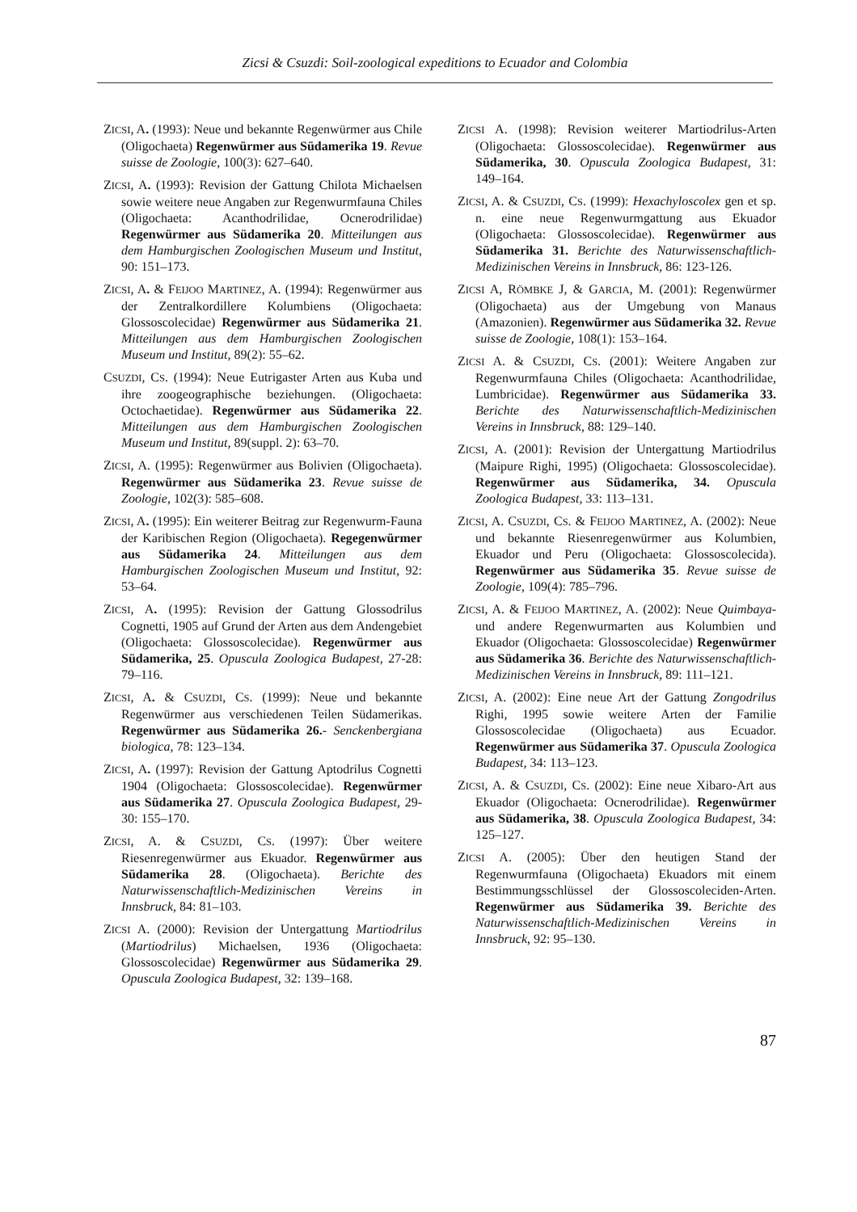Zicsi & Csuzdi: Soil-zoological expeditions to Ecuador and Colombia
ZICSI, A. (1993): Neue und bekannte Regenwürmer aus Chile (Oligochaeta) Regenwürmer aus Südamerika 19. Revue suisse de Zoologie, 100(3): 627–640.
ZICSI, A. (1993): Revision der Gattung Chilota Michaelsen sowie weitere neue Angaben zur Regenwurmfauna Chiles (Oligochaeta: Acanthodrilidae, Ocnerodrilidae) Regenwürmer aus Südamerika 20. Mitteilungen aus dem Hamburgischen Zoologischen Museum und Institut, 90: 151–173.
ZICSI, A. & FEIJOO MARTINEZ, A. (1994): Regenwürmer aus der Zentralkordillere Kolumbiens (Oligochaeta: Glossoscolecidae) Regenwürmer aus Südamerika 21. Mitteilungen aus dem Hamburgischen Zoologischen Museum und Institut, 89(2): 55–62.
CSUZDI, CS. (1994): Neue Eutrigaster Arten aus Kuba und ihre zoogeographische beziehungen. (Oligochaeta: Octochaetidae). Regenwürmer aus Südamerika 22. Mitteilungen aus dem Hamburgischen Zoologischen Museum und Institut, 89(suppl. 2): 63–70.
ZICSI, A. (1995): Regenwürmer aus Bolivien (Oligochaeta). Regenwürmer aus Südamerika 23. Revue suisse de Zoologie, 102(3): 585–608.
ZICSI, A. (1995): Ein weiterer Beitrag zur Regenwurm-Fauna der Karibischen Region (Oligochaeta). Regegenwürmer aus Südamerika 24. Mitteilungen aus dem Hamburgischen Zoologischen Museum und Institut, 92: 53–64.
ZICSI, A. (1995): Revision der Gattung Glossodrilus Cognetti, 1905 auf Grund der Arten aus dem Andengebiet (Oligochaeta: Glossoscolecidae). Regenwürmer aus Südamerika, 25. Opuscula Zoologica Budapest, 27-28: 79–116.
ZICSI, A. & CSUZDI, CS. (1999): Neue und bekannte Regenwürmer aus verschiedenen Teilen Südamerikas. Regenwürmer aus Südamerika 26.- Senckenbergiana biologica, 78: 123–134.
ZICSI, A. (1997): Revision der Gattung Aptodrilus Cognetti 1904 (Oligochaeta: Glossoscolecidae). Regenwürmer aus Südamerika 27. Opuscula Zoologica Budapest, 29-30: 155–170.
ZICSI, A. & CSUZDI, CS. (1997): Über weitere Riesenregenwürmer aus Ekuador. Regenwürmer aus Südamerika 28. (Oligochaeta). Berichte des Naturwissenschaftlich-Medizinischen Vereins in Innsbruck, 84: 81–103.
ZICSI A. (2000): Revision der Untergattung Martiodrilus (Martiodrilus) Michaelsen, 1936 (Oligochaeta: Glossoscolecidae) Regenwürmer aus Südamerika 29. Opuscula Zoologica Budapest, 32: 139–168.
ZICSI A. (1998): Revision weiterer Martiodrilus-Arten (Oligochaeta: Glossoscolecidae). Regenwürmer aus Südamerika, 30. Opuscula Zoologica Budapest, 31: 149–164.
ZICSI, A. & CSUZDI, CS. (1999): Hexachyloscolex gen et sp. n. eine neue Regenwurmgattung aus Ekuador (Oligochaeta: Glossoscolecidae). Regenwürmer aus Südamerika 31. Berichte des Naturwissenschaftlich-Medizinischen Vereins in Innsbruck, 86: 123-126.
ZICSI A, RÖMBKE J, & GARCIA, M. (2001): Regenwürmer (Oligochaeta) aus der Umgebung von Manaus (Amazonien). Regenwürmer aus Südamerika 32. Revue suisse de Zoologie, 108(1): 153–164.
ZICSI A. & CSUZDI, CS. (2001): Weitere Angaben zur Regenwurmfauna Chiles (Oligochaeta: Acanthodrilidae, Lumbricidae). Regenwürmer aus Südamerika 33. Berichte des Naturwissenschaftlich-Medizinischen Vereins in Innsbruck, 88: 129–140.
ZICSI, A. (2001): Revision der Untergattung Martiodrilus (Maipure Righi, 1995) (Oligochaeta: Glossoscolecidae). Regenwürmer aus Südamerika, 34. Opuscula Zoologica Budapest, 33: 113–131.
ZICSI, A. CSUZDI, CS. & FEIJOO MARTINEZ, A. (2002): Neue und bekannte Riesenregenwürmer aus Kolumbien, Ekuador und Peru (Oligochaeta: Glossoscolecida). Regenwürmer aus Südamerika 35. Revue suisse de Zoologie, 109(4): 785–796.
ZICSI, A. & FEIJOO MARTINEZ, A. (2002): Neue Quimbaya- und andere Regenwurmarten aus Kolumbien und Ekuador (Oligochaeta: Glossoscolecidae) Regenwürmer aus Südamerika 36. Berichte des Naturwissenschaftlich-Medizinischen Vereins in Innsbruck, 89: 111–121.
ZICSI, A. (2002): Eine neue Art der Gattung Zongodrilus Righi, 1995 sowie weitere Arten der Familie Glossoscolecidae (Oligochaeta) aus Ecuador. Regenwürmer aus Südamerika 37. Opuscula Zoologica Budapest, 34: 113–123.
ZICSI, A. & CSUZDI, CS. (2002): Eine neue Xibaro-Art aus Ekuador (Oligochaeta: Ocnerodrilidae). Regenwürmer aus Südamerika, 38. Opuscula Zoologica Budapest, 34: 125–127.
ZICSI A. (2005): Über den heutigen Stand der Regenwurmfauna (Oligochaeta) Ekuadors mit einem Bestimmungsschlüssel der Glossoscoleciden-Arten. Regenwürmer aus Südamerika 39. Berichte des Naturwissenschaftlich-Medizinischen Vereins in Innsbruck, 92: 95–130.
87